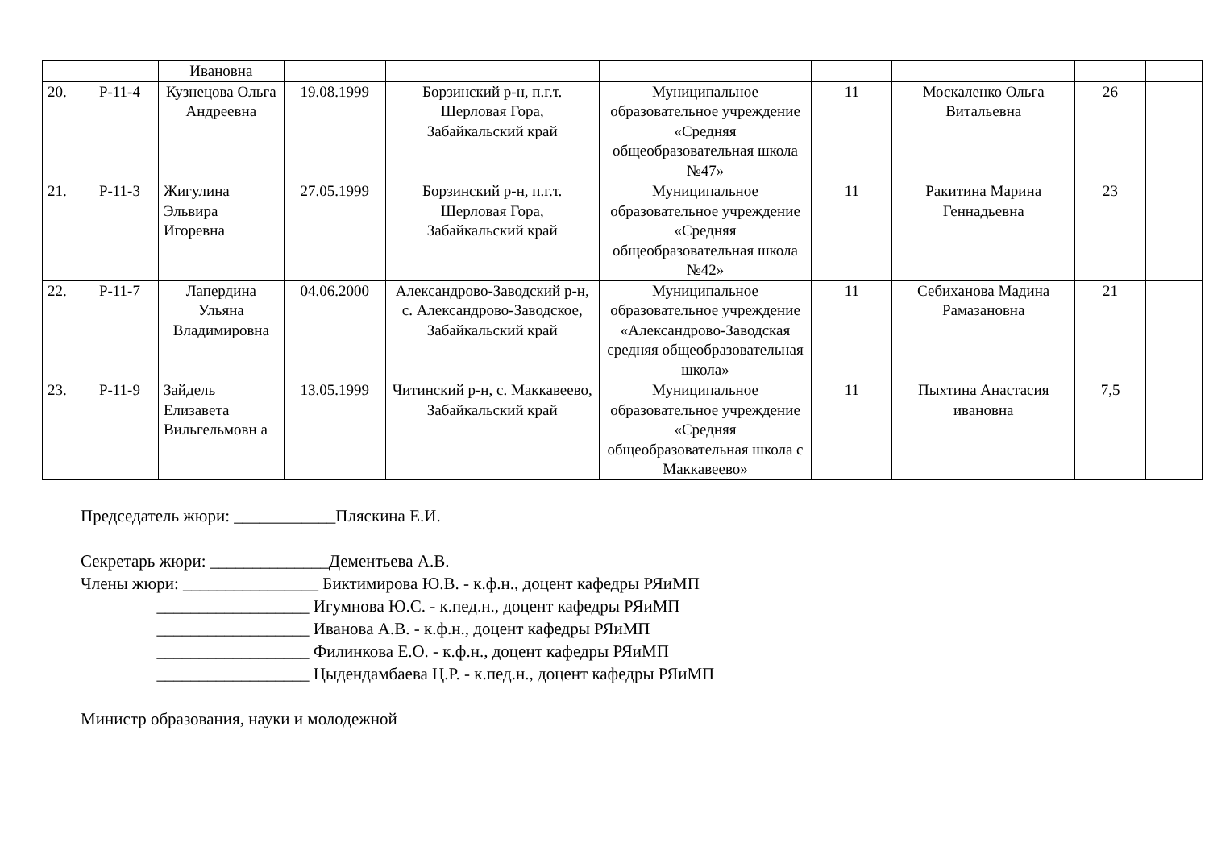| | | Ивановна | | | | | | | |
| 20. | Р-11-4 | Кузнецова Ольга Андреевна | 19.08.1999 | Борзинский р-н, п.г.т. Шерловая Гора, Забайкальский край | Муниципальное образовательное учреждение «Средняя общеобразовательная школа №47» | 11 | Москаленко Ольга Витальевна | 26 | |
| 21. | Р-11-3 | Жигулина Эльвира Игоревна | 27.05.1999 | Борзинский р-н, п.г.т. Шерловая Гора, Забайкальский край | Муниципальное образовательное учреждение «Средняя общеобразовательная школа №42» | 11 | Ракитина Марина Геннадьевна | 23 | |
| 22. | Р-11-7 | Лапердина Ульяна Владимировна | 04.06.2000 | Александрово-Заводский р-н, с. Александрово-Заводское, Забайкальский край | Муниципальное образовательное учреждение «Александрово-Заводская средняя общеобразовательная школа» | 11 | Себиханова Мадина Рамазановна | 21 | |
| 23. | Р-11-9 | Зайдель Елизавета Вильгельмовн а | 13.05.1999 | Читинский р-н, с. Маккавеево, Забайкальский край | Муниципальное образовательное учреждение «Средняя общеобразовательная школа с Маккавеево» | 11 | Пыхтина Анастасия ивановна | 7,5 | |
Председатель жюри: ____________Пляскина Е.И. Секретарь жюри: ______________Дементьева А.В. Члены жюри: ________________ Биктимирова Ю.В. - к.ф.н., доцент кафедры РЯиМП __________________ Игумнова Ю.С. - к.пед.н., доцент кафедры РЯиМП __________________ Иванова А.В. - к.ф.н., доцент кафедры РЯиМП __________________ Филинкова Е.О. - к.ф.н., доцент кафедры РЯиМП __________________ Цыдендамбаева Ц.Р. - к.пед.н., доцент кафедры РЯиМП Министр образования, науки и молодежной